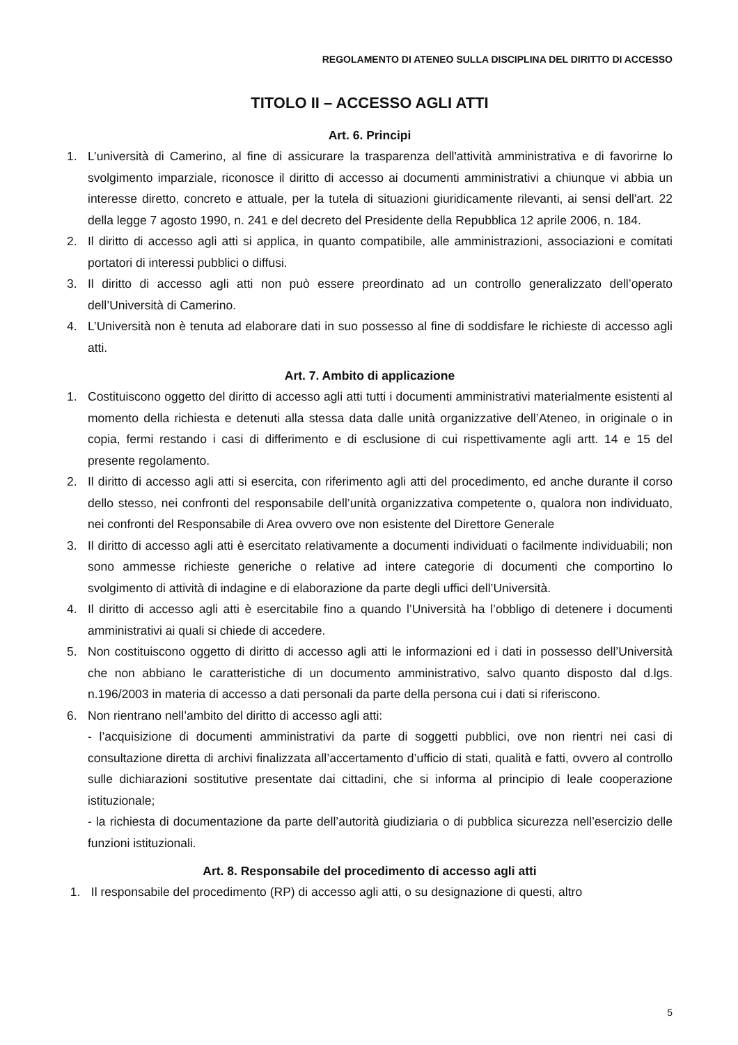REGOLAMENTO DI ATENEO SULLA DISCIPLINA DEL DIRITTO DI ACCESSO
TITOLO II – ACCESSO AGLI ATTI
Art. 6. Principi
1. L’università di Camerino, al fine di assicurare la trasparenza dell'attività amministrativa e di favorirne lo svolgimento imparziale, riconosce il diritto di accesso ai documenti amministrativi a chiunque vi abbia un interesse diretto, concreto e attuale, per la tutela di situazioni giuridicamente rilevanti, ai sensi dell'art. 22 della legge 7 agosto 1990, n. 241 e del decreto del Presidente della Repubblica 12 aprile 2006, n. 184.
2. Il diritto di accesso agli atti si applica, in quanto compatibile, alle amministrazioni, associazioni e comitati portatori di interessi pubblici o diffusi.
3. Il diritto di accesso agli atti non può essere preordinato ad un controllo generalizzato dell’operato dell’Università di Camerino.
4. L’Università non è tenuta ad elaborare dati in suo possesso al fine di soddisfare le richieste di accesso agli atti.
Art. 7. Ambito di applicazione
1. Costituiscono oggetto del diritto di accesso agli atti tutti i documenti amministrativi materialmente esistenti al momento della richiesta e detenuti alla stessa data dalle unità organizzative dell’Ateneo, in originale o in copia, fermi restando i casi di differimento e di esclusione di cui rispettivamente agli artt. 14 e 15 del presente regolamento.
2. Il diritto di accesso agli atti si esercita, con riferimento agli atti del procedimento, ed anche durante il corso dello stesso, nei confronti del responsabile dell’unità organizzativa competente o, qualora non individuato, nei confronti del Responsabile di Area ovvero ove non esistente del Direttore Generale
3. Il diritto di accesso agli atti è esercitato relativamente a documenti individuati o facilmente individuabili; non sono ammesse richieste generiche o relative ad intere categorie di documenti che comportino lo svolgimento di attività di indagine e di elaborazione da parte degli uffici dell’Università.
4. Il diritto di accesso agli atti è esercitabile fino a quando l’Università ha l’obbligo di detenere i documenti amministrativi ai quali si chiede di accedere.
5. Non costituiscono oggetto di diritto di accesso agli atti le informazioni ed i dati in possesso dell’Università che non abbiano le caratteristiche di un documento amministrativo, salvo quanto disposto dal d.lgs. n.196/2003 in materia di accesso a dati personali da parte della persona cui i dati si riferiscono.
6. Non rientrano nell’ambito del diritto di accesso agli atti:
- l’acquisizione di documenti amministrativi da parte di soggetti pubblici, ove non rientri nei casi di consultazione diretta di archivi finalizzata all’accertamento d’ufficio di stati, qualità e fatti, ovvero al controllo sulle dichiarazioni sostitutive presentate dai cittadini, che si informa al principio di leale cooperazione istituzionale;
- la richiesta di documentazione da parte dell’autorità giudiziaria o di pubblica sicurezza nell’esercizio delle funzioni istituzionali.
Art. 8. Responsabile del procedimento di accesso agli atti
1. Il responsabile del procedimento (RP) di accesso agli atti, o su designazione di questi, altro
5